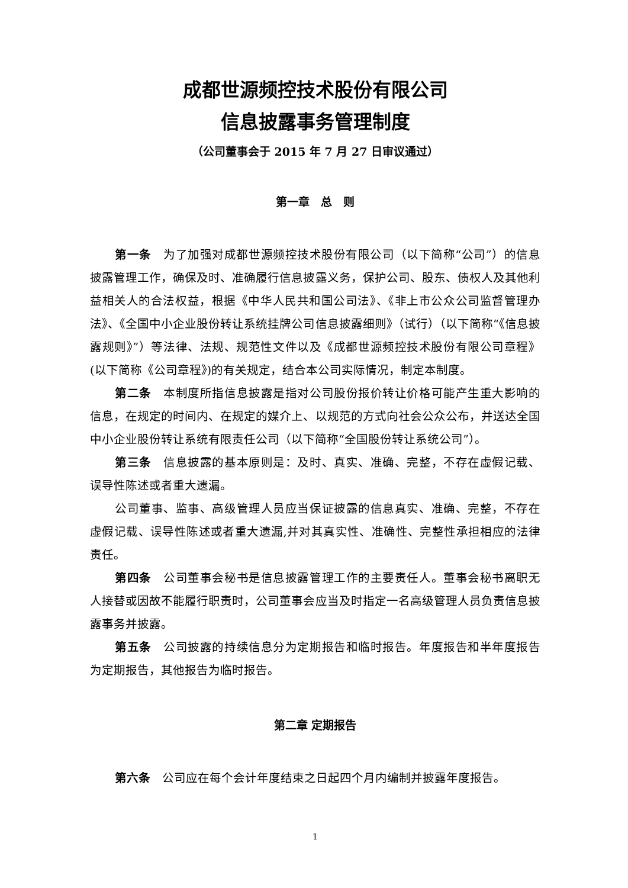成都世源频控技术股份有限公司
信息披露事务管理制度
（公司董事会于 2015 年 7 月 27 日审议通过）
第一章　总　则
第一条　为了加强对成都世源频控技术股份有限公司（以下简称“公司”）的信息披露管理工作，确保及时、准确履行信息披露义务，保护公司、股东、债权人及其他利益相关人的合法权益，根据《中华人民共和国公司法》、《非上市公众公司监督管理办法》、《全国中小企业股份转让系统挂牌公司信息披露细则》（试行）（以下简称“《信息披露规则》”）等法律、法规、规范性文件以及《成都世源频控技术股份有限公司章程》(以下简称《公司章程》)的有关规定，结合本公司实际情况，制定本制度。
第二条　本制度所指信息披露是指对公司股份报价转让价格可能产生重大影响的信息，在规定的时间内、在规定的媒介上、以规范的方式向社会公众公布，并送达全国中小企业股份转让系统有限责任公司（以下简称“全国股份转让系统公司”）。
第三条　信息披露的基本原则是：及时、真实、准确、完整，不存在虚假记载、误导性陈述或者重大遗漏。
公司董事、监事、高级管理人员应当保证披露的信息真实、准确、完整，不存在虚假记载、误导性陈述或者重大遗漏,并对其真实性、准确性、完整性承担相应的法律责任。
第四条　公司董事会秘书是信息披露管理工作的主要责任人。董事会秘书离职无人接替或因故不能履行职责时，公司董事会应当及时指定一名高级管理人员负责信息披露事务并披露。
第五条　公司披露的持续信息分为定期报告和临时报告。年度报告和半年度报告为定期报告，其他报告为临时报告。
第二章 定期报告
第六条　公司应在每个会计年度结束之日起四个月内编制并披露年度报告。
1